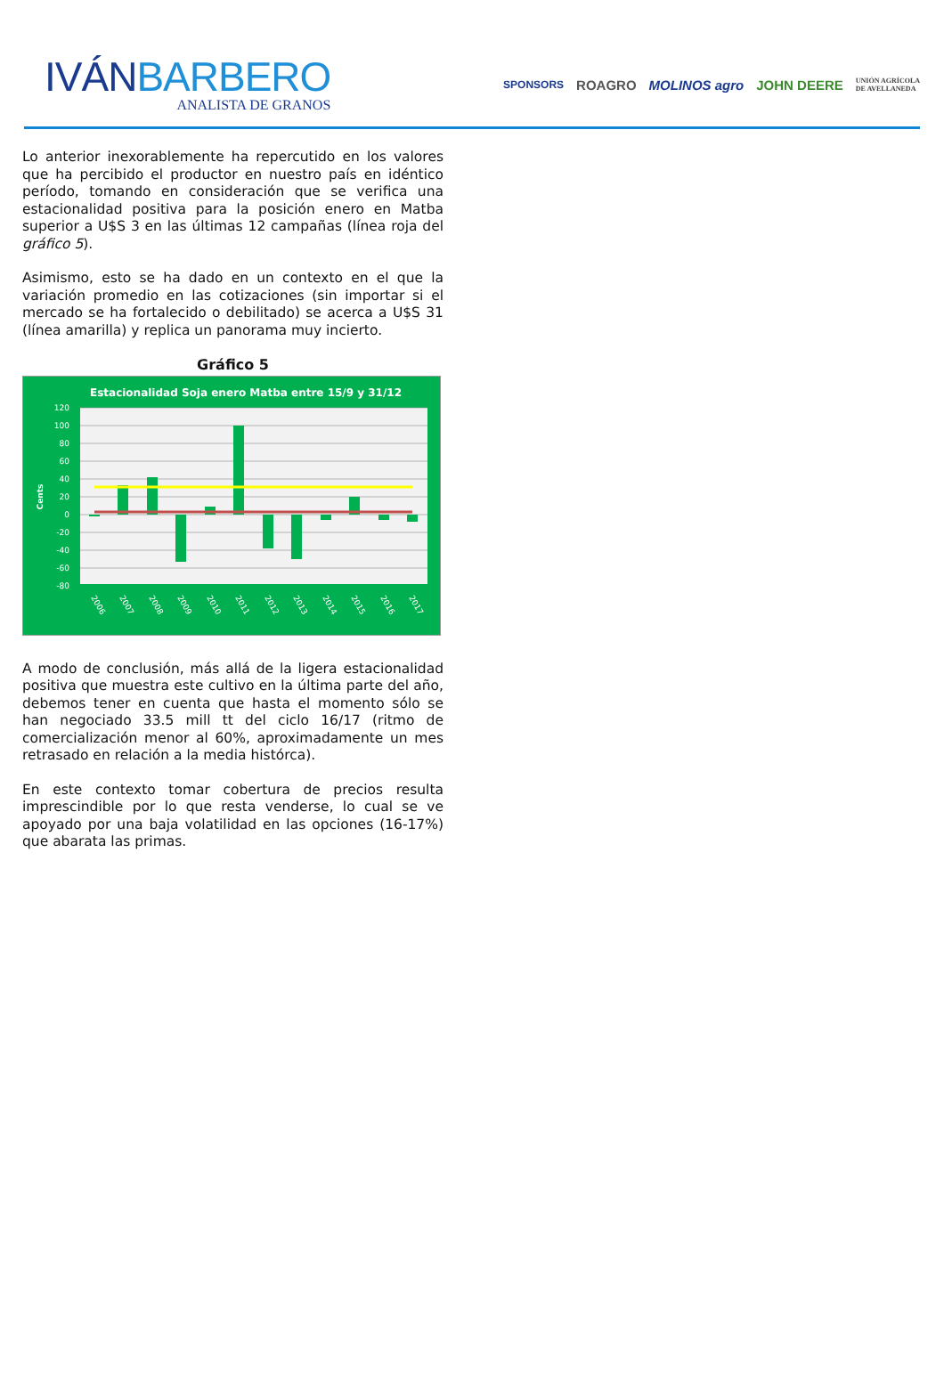IVÁNBARBERO
ANALISTA DE GRANOS
SPONSORS ROAGRO MOLINOS agro JOHN DEERE UNIÓN AGRÍCOLA
DE AVELLANEDA
Lo anterior inexorablemente ha repercutido en los valores que ha percibido el productor en nuestro país en idéntico período, tomando en consideración que se verifica una estacionalidad positiva para la posición enero en Matba superior a U$S 3 en las últimas 12 campañas (línea roja del gráfico 5).
Asimismo, esto se ha dado en un contexto en el que la variación promedio en las cotizaciones (sin importar si el mercado se ha fortalecido o debilitado) se acerca a U$S 31 (línea amarilla) y replica un panorama muy incierto.
Gráfico 5
Estacionalidad Soja enero Matba entre 15/9 y 31/12
120
100
80
60
40
20
0
-20
-40
-60
-80
Cents
2006
2007
2008
2009
2010
2011
2012
2013
2014
2015
2016
2017
A modo de conclusión, más allá de la ligera estacionalidad positiva que muestra este cultivo en la última parte del año, debemos tener en cuenta que hasta el momento sólo se han negociado 33.5 mill tt del ciclo 16/17 (ritmo de comercialización menor al 60%, aproximadamente un mes retrasado en relación a la media histórca).
En este contexto tomar cobertura de precios resulta imprescindible por lo que resta venderse, lo cual se ve apoyado por una baja volatilidad en las opciones (16-17%) que abarata las primas.